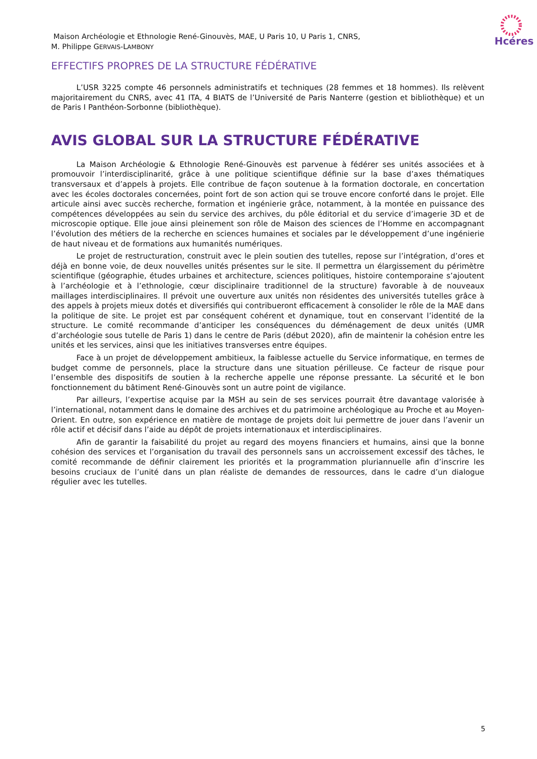Maison Archéologie et Ethnologie René-Ginouvès, MAE, U Paris 10, U Paris 1, CNRS,
M. Philippe GERVAIS-LAMBONY
Hcéres
EFFECTIFS PROPRES DE LA STRUCTURE FÉDÉRATIVE
L’USR 3225 compte 46 personnels administratifs et techniques (28 femmes et 18 hommes). Ils relèvent majoritairement du CNRS, avec 41 ITA, 4 BIATS de l’Université de Paris Nanterre (gestion et bibliothèque) et un de Paris I Panthéon-Sorbonne (bibliothèque).
AVIS GLOBAL SUR LA STRUCTURE FÉDÉRATIVE
La Maison Archéologie & Ethnologie René-Ginouvès est parvenue à fédérer ses unités associées et à promouvoir l’interdisciplinarité, grâce à une politique scientifique définie sur la base d’axes thématiques transversaux et d’appels à projets. Elle contribue de façon soutenue à la formation doctorale, en concertation avec les écoles doctorales concernées, point fort de son action qui se trouve encore conforté dans le projet. Elle articule ainsi avec succès recherche, formation et ingénierie grâce, notamment, à la montée en puissance des compétences développées au sein du service des archives, du pôle éditorial et du service d’imagerie 3D et de microscopie optique. Elle joue ainsi pleinement son rôle de Maison des sciences de l’Homme en accompagnant l’évolution des métiers de la recherche en sciences humaines et sociales par le développement d’une ingénierie de haut niveau et de formations aux humanités numériques.
Le projet de restructuration, construit avec le plein soutien des tutelles, repose sur l’intégration, d’ores et déjà en bonne voie, de deux nouvelles unités présentes sur le site. Il permettra un élargissement du périmètre scientifique (géographie, études urbaines et architecture, sciences politiques, histoire contemporaine s’ajoutent à l’archéologie et à l’ethnologie, cœur disciplinaire traditionnel de la structure) favorable à de nouveaux maillages interdisciplinaires. Il prévoit une ouverture aux unités non résidentes des universités tutelles grâce à des appels à projets mieux dotés et diversifiés qui contribueront efficacement à consolider le rôle de la MAE dans la politique de site. Le projet est par conséquent cohérent et dynamique, tout en conservant l’identité de la structure. Le comité recommande d’anticiper les conséquences du déménagement de deux unités (UMR d’archéologie sous tutelle de Paris 1) dans le centre de Paris (début 2020), afin de maintenir la cohésion entre les unités et les services, ainsi que les initiatives transverses entre équipes.
Face à un projet de développement ambitieux, la faiblesse actuelle du Service informatique, en termes de budget comme de personnels, place la structure dans une situation périlleuse. Ce facteur de risque pour l’ensemble des dispositifs de soutien à la recherche appelle une réponse pressante. La sécurité et le bon fonctionnement du bâtiment René-Ginouvès sont un autre point de vigilance.
Par ailleurs, l’expertise acquise par la MSH au sein de ses services pourrait être davantage valorisée à l’international, notamment dans le domaine des archives et du patrimoine archéologique au Proche et au Moyen-Orient. En outre, son expérience en matière de montage de projets doit lui permettre de jouer dans l’avenir un rôle actif et décisif dans l’aide au dépôt de projets internationaux et interdisciplinaires.
Afin de garantir la faisabilité du projet au regard des moyens financiers et humains, ainsi que la bonne cohésion des services et l’organisation du travail des personnels sans un accroissement excessif des tâches, le comité recommande de définir clairement les priorités et la programmation pluriannuelle afin d’inscrire les besoins cruciaux de l’unité dans un plan réaliste de demandes de ressources, dans le cadre d’un dialogue régulier avec les tutelles.
5